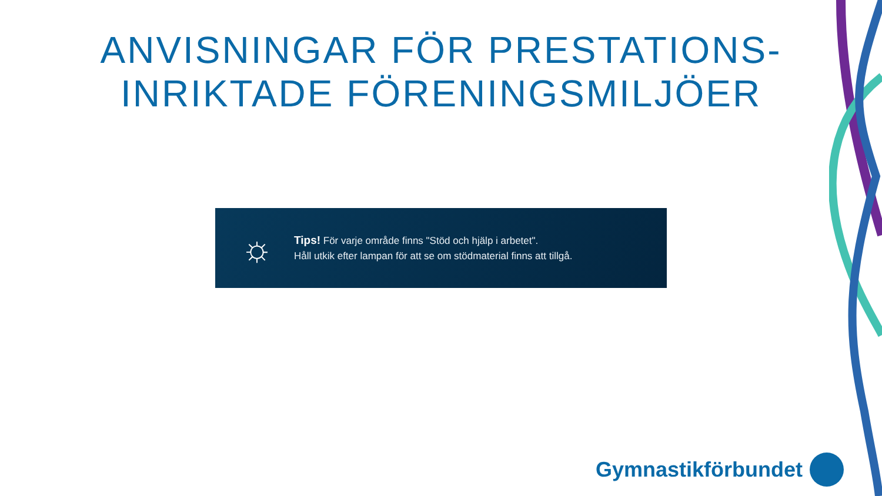ANVISNINGAR FÖR PRESTATIONS-
INRIKTADE FÖRENINGSMILJÖER
☼
Tips! För varje område finns "Stöd och hjälp i arbetet".
Håll utkik efter lampan för att se om stödmaterial finns att tillgå.
Gymnastikförbundet